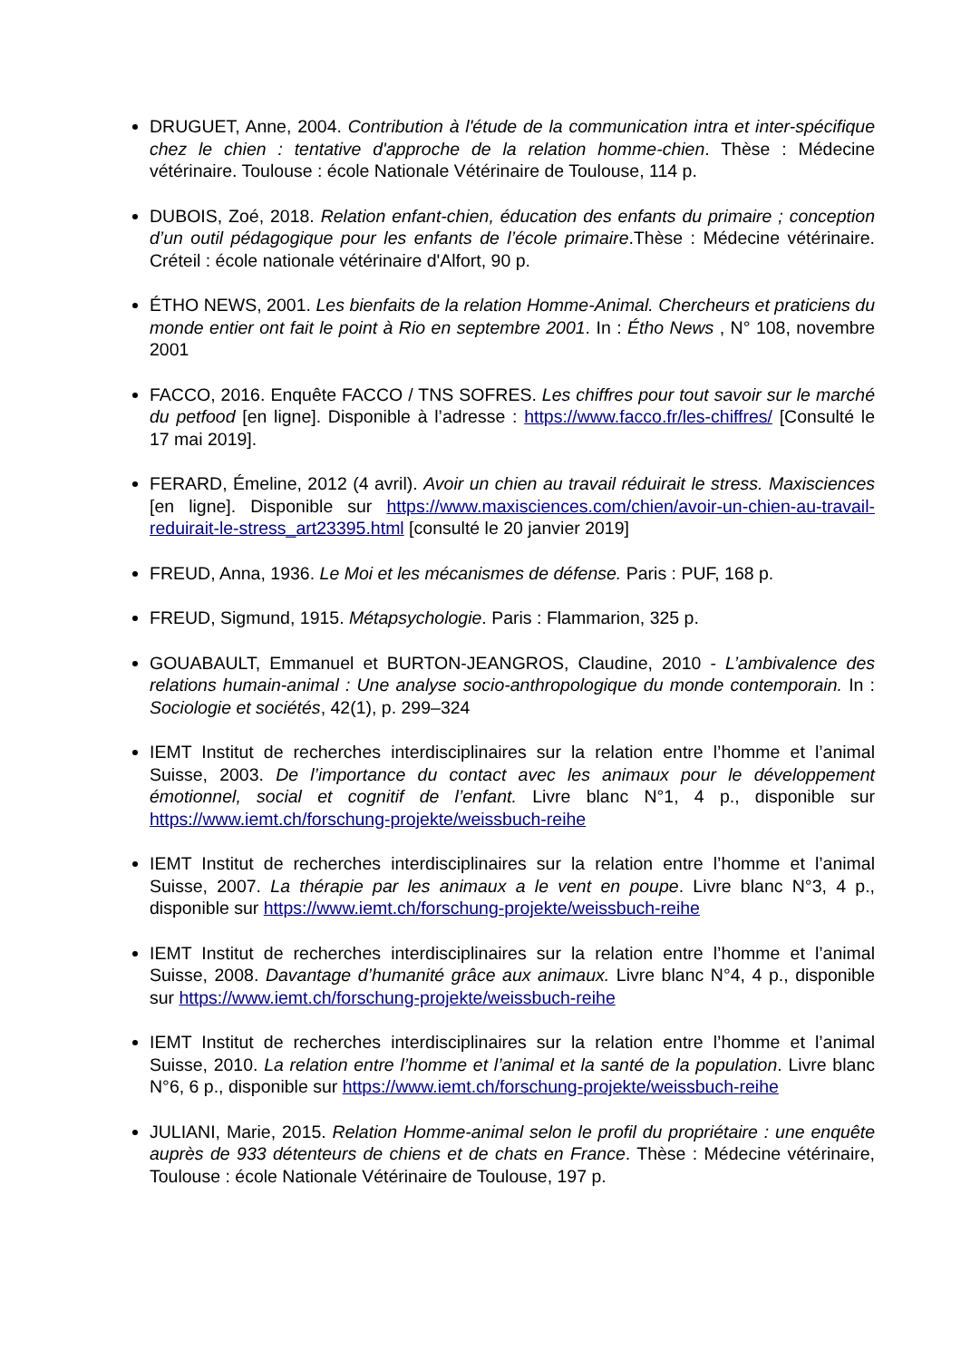DRUGUET, Anne, 2004. Contribution à l'étude de la communication intra et inter-spécifique chez le chien : tentative d'approche de la relation homme-chien. Thèse : Médecine vétérinaire. Toulouse : école Nationale Vétérinaire de Toulouse, 114 p.
DUBOIS, Zoé, 2018. Relation enfant-chien, éducation des enfants du primaire ; conception d’un outil pédagogique pour les enfants de l’école primaire.Thèse : Médecine vétérinaire. Créteil : école nationale vétérinaire d'Alfort, 90 p.
ÉTHO NEWS, 2001. Les bienfaits de la relation Homme-Animal. Chercheurs et praticiens du monde entier ont fait le point à Rio en septembre 2001. In : Étho News , N° 108, novembre 2001
FACCO, 2016. Enquête FACCO / TNS SOFRES. Les chiffres pour tout savoir sur le marché du petfood [en ligne]. Disponible à l’adresse : https://www.facco.fr/les-chiffres/ [Consulté le 17 mai 2019].
FERARD, Émeline, 2012 (4 avril). Avoir un chien au travail réduirait le stress. Maxisciences [en ligne]. Disponible sur https://www.maxisciences.com/chien/avoir-un-chien-au-travail-reduirait-le-stress_art23395.html [consulté le 20 janvier 2019]
FREUD, Anna, 1936. Le Moi et les mécanismes de défense. Paris : PUF, 168 p.
FREUD, Sigmund, 1915. Métapsychologie. Paris : Flammarion, 325 p.
GOUABAULT, Emmanuel et BURTON-JEANGROS, Claudine, 2010 - L’ambivalence des relations humain-animal : Une analyse socio-anthropologique du monde contemporain. In : Sociologie et sociétés, 42(1), p. 299–324
IEMT Institut de recherches interdisciplinaires sur la relation entre l’homme et l’animal Suisse, 2003. De l’importance du contact avec les animaux pour le développement émotionnel, social et cognitif de l’enfant. Livre blanc N°1, 4 p., disponible sur https://www.iemt.ch/forschung-projekte/weissbuch-reihe
IEMT Institut de recherches interdisciplinaires sur la relation entre l’homme et l’animal Suisse, 2007. La thérapie par les animaux a le vent en poupe. Livre blanc N°3, 4 p., disponible sur https://www.iemt.ch/forschung-projekte/weissbuch-reihe
IEMT Institut de recherches interdisciplinaires sur la relation entre l’homme et l’animal Suisse, 2008. Davantage d’humanité grâce aux animaux. Livre blanc N°4, 4 p., disponible sur https://www.iemt.ch/forschung-projekte/weissbuch-reihe
IEMT Institut de recherches interdisciplinaires sur la relation entre l’homme et l’animal Suisse, 2010. La relation entre l’homme et l’animal et la santé de la population. Livre blanc N°6, 6 p., disponible sur https://www.iemt.ch/forschung-projekte/weissbuch-reihe
JULIANI, Marie, 2015. Relation Homme-animal selon le profil du propriétaire : une enquête auprès de 933 détenteurs de chiens et de chats en France. Thèse : Médecine vétérinaire, Toulouse : école Nationale Vétérinaire de Toulouse, 197 p.